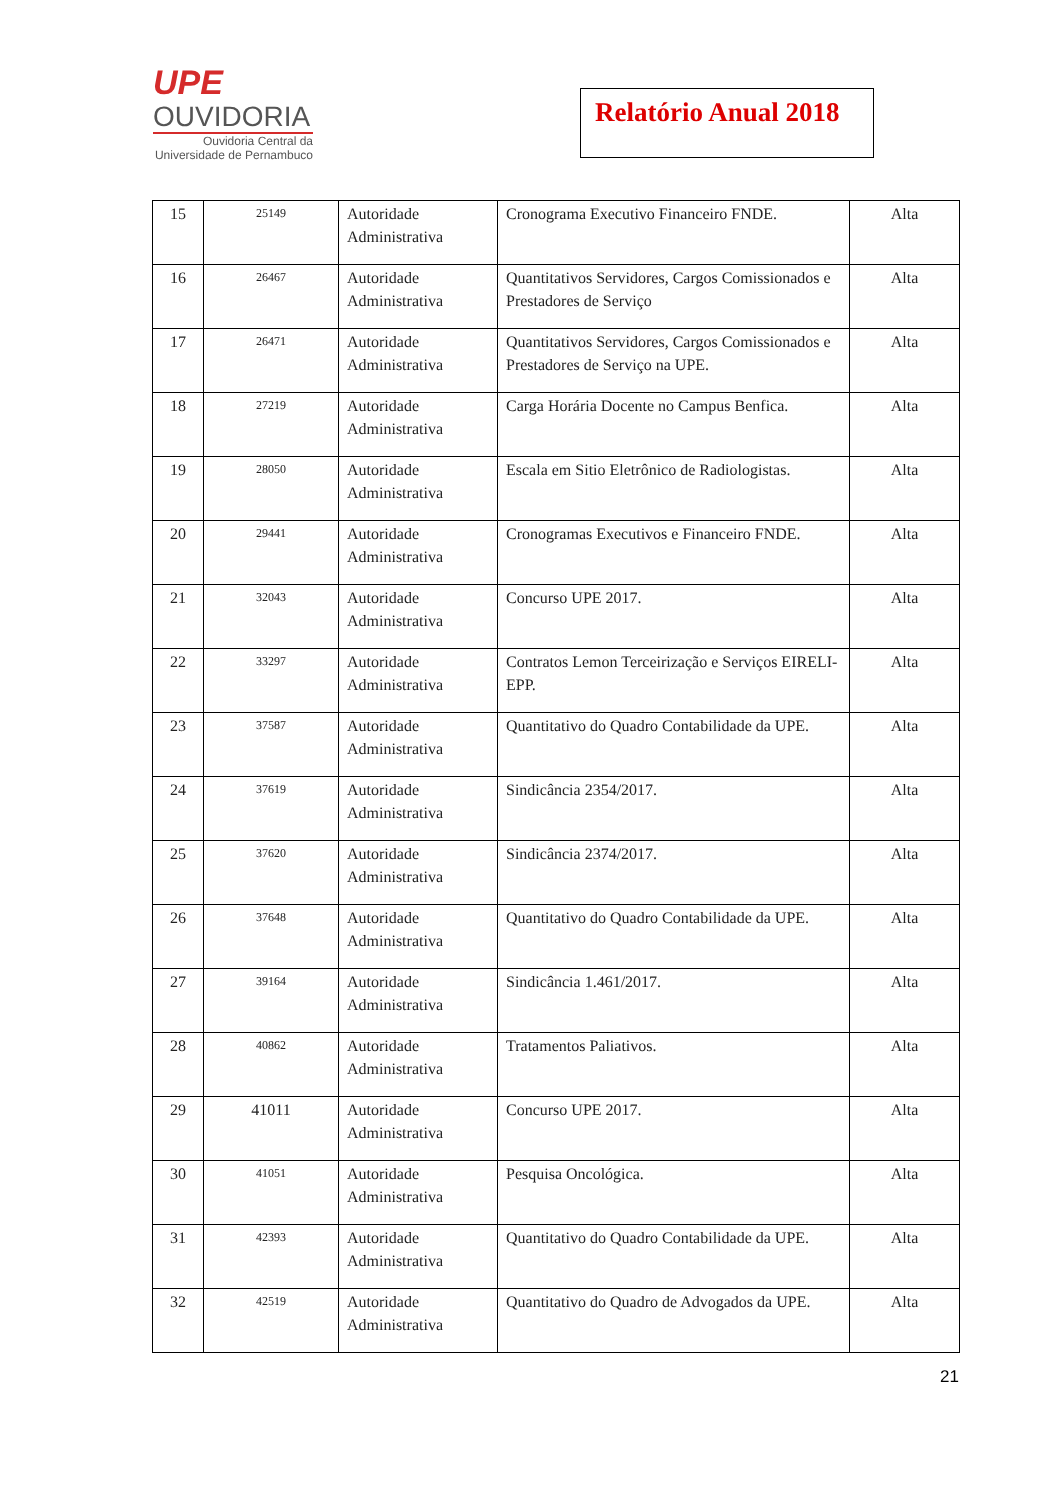UPE
OUVIDORIA
Ouvidoria Central da
Universidade de Pernambuco
Relatório Anual 2018
| 15 | 25149 | Autoridade Administrativa | Cronograma Executivo Financeiro FNDE. | Alta |
| 16 | 26467 | Autoridade Administrativa | Quantitativos Servidores, Cargos Comissionados e Prestadores de Serviço | Alta |
| 17 | 26471 | Autoridade Administrativa | Quantitativos Servidores, Cargos Comissionados e Prestadores de Serviço na UPE. | Alta |
| 18 | 27219 | Autoridade Administrativa | Carga Horária Docente no Campus Benfica. | Alta |
| 19 | 28050 | Autoridade Administrativa | Escala em Sitio Eletrônico de Radiologistas. | Alta |
| 20 | 29441 | Autoridade Administrativa | Cronogramas Executivos e Financeiro FNDE. | Alta |
| 21 | 32043 | Autoridade Administrativa | Concurso UPE 2017. | Alta |
| 22 | 33297 | Autoridade Administrativa | Contratos Lemon Terceirização e Serviços EIRELI-EPP. | Alta |
| 23 | 37587 | Autoridade Administrativa | Quantitativo do Quadro Contabilidade da UPE. | Alta |
| 24 | 37619 | Autoridade Administrativa | Sindicância 2354/2017. | Alta |
| 25 | 37620 | Autoridade Administrativa | Sindicância 2374/2017. | Alta |
| 26 | 37648 | Autoridade Administrativa | Quantitativo do Quadro Contabilidade da UPE. | Alta |
| 27 | 39164 | Autoridade Administrativa | Sindicância 1.461/2017. | Alta |
| 28 | 40862 | Autoridade Administrativa | Tratamentos Paliativos. | Alta |
| 29 | 41011 | Autoridade Administrativa | Concurso UPE 2017. | Alta |
| 30 | 41051 | Autoridade Administrativa | Pesquisa Oncológica. | Alta |
| 31 | 42393 | Autoridade Administrativa | Quantitativo do Quadro Contabilidade da UPE. | Alta |
| 32 | 42519 | Autoridade Administrativa | Quantitativo do Quadro de Advogados da UPE. | Alta |
21